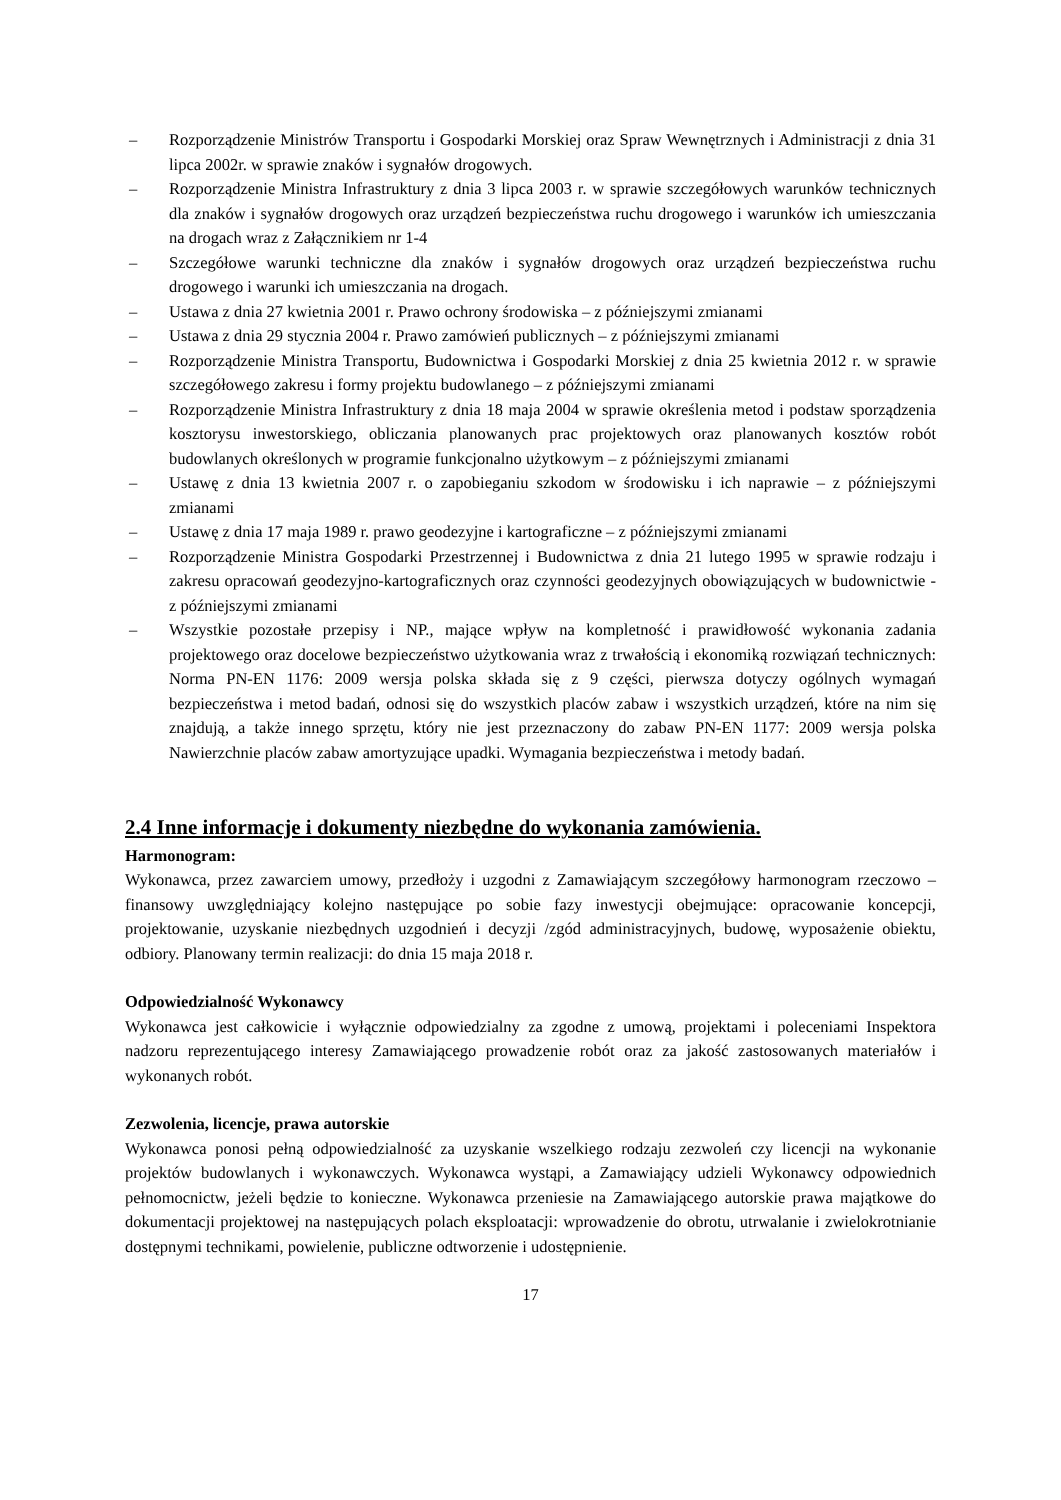– Rozporządzenie Ministrów Transportu i Gospodarki Morskiej oraz Spraw Wewnętrznych i Administracji z dnia 31 lipca 2002r. w sprawie znaków i sygnałów drogowych.
– Rozporządzenie Ministra Infrastruktury z dnia 3 lipca 2003 r. w sprawie szczegółowych warunków technicznych dla znaków i sygnałów drogowych oraz urządzeń bezpieczeństwa ruchu drogowego i warunków ich umieszczania na drogach wraz z Załącznikiem nr 1-4
– Szczegółowe warunki techniczne dla znaków i sygnałów drogowych oraz urządzeń bezpieczeństwa ruchu drogowego i warunki ich umieszczania na drogach.
– Ustawa z dnia 27 kwietnia 2001 r. Prawo ochrony środowiska – z późniejszymi zmianami
– Ustawa z dnia 29 stycznia 2004 r. Prawo zamówień publicznych – z późniejszymi zmianami
– Rozporządzenie Ministra Transportu, Budownictwa i Gospodarki Morskiej z dnia 25 kwietnia 2012 r. w sprawie szczegółowego zakresu i formy projektu budowlanego – z późniejszymi zmianami
– Rozporządzenie Ministra Infrastruktury z dnia 18 maja 2004 w sprawie określenia metod i podstaw sporządzenia kosztorysu inwestorskiego, obliczania planowanych prac projektowych oraz planowanych kosztów robót budowlanych określonych w programie funkcjonalno użytkowym – z późniejszymi zmianami
– Ustawę z dnia 13 kwietnia 2007 r. o zapobieganiu szkodom w środowisku i ich naprawie – z późniejszymi zmianami
– Ustawę z dnia 17 maja 1989 r. prawo geodezyjne i kartograficzne – z późniejszymi zmianami
– Rozporządzenie Ministra Gospodarki Przestrzennej i Budownictwa z dnia 21 lutego 1995 w sprawie rodzaju i zakresu opracowań geodezyjno-kartograficznych oraz czynności geodezyjnych obowiązujących w budownictwie - z późniejszymi zmianami
– Wszystkie pozostałe przepisy i NP., mające wpływ na kompletność i prawidłowość wykonania zadania projektowego oraz docelowe bezpieczeństwo użytkowania wraz z trwałością i ekonomiką rozwiązań technicznych: Norma PN-EN 1176: 2009 wersja polska składa się z 9 części, pierwsza dotyczy ogólnych wymagań bezpieczeństwa i metod badań, odnosi się do wszystkich placów zabaw i wszystkich urządzeń, które na nim się znajdują, a także innego sprzętu, który nie jest przeznaczony do zabaw PN-EN 1177: 2009 wersja polska Nawierzchnie placów zabaw amortyzujące upadki. Wymagania bezpieczeństwa i metody badań.
2.4 Inne informacje i dokumenty niezbędne do wykonania zamówienia.
Harmonogram:
Wykonawca, przez zawarciem umowy, przedłoży i uzgodni z Zamawiającym szczegółowy harmonogram rzeczowo – finansowy uwzględniający kolejno następujące po sobie fazy inwestycji obejmujące: opracowanie koncepcji, projektowanie, uzyskanie niezbędnych uzgodnień i decyzji /zgód administracyjnych, budowę, wyposażenie obiektu, odbiory. Planowany termin realizacji: do dnia 15 maja 2018 r.
Odpowiedzialność Wykonawcy
Wykonawca jest całkowicie i wyłącznie odpowiedzialny za zgodne z umową, projektami i poleceniami Inspektora nadzoru reprezentującego interesy Zamawiającego prowadzenie robót oraz za jakość zastosowanych materiałów i wykonanych robót.
Zezwolenia, licencje, prawa autorskie
Wykonawca ponosi pełną odpowiedzialność za uzyskanie wszelkiego rodzaju zezwoleń czy licencji na wykonanie projektów budowlanych i wykonawczych. Wykonawca wystąpi, a Zamawiający udzieli Wykonawcy odpowiednich pełnomocnictw, jeżeli będzie to konieczne. Wykonawca przeniesie na Zamawiającego autorskie prawa majątkowe do dokumentacji projektowej na następujących polach eksploatacji: wprowadzenie do obrotu, utrwalanie i zwielokrotnianie dostępnymi technikami, powielenie, publiczne odtworzenie i udostępnienie.
17